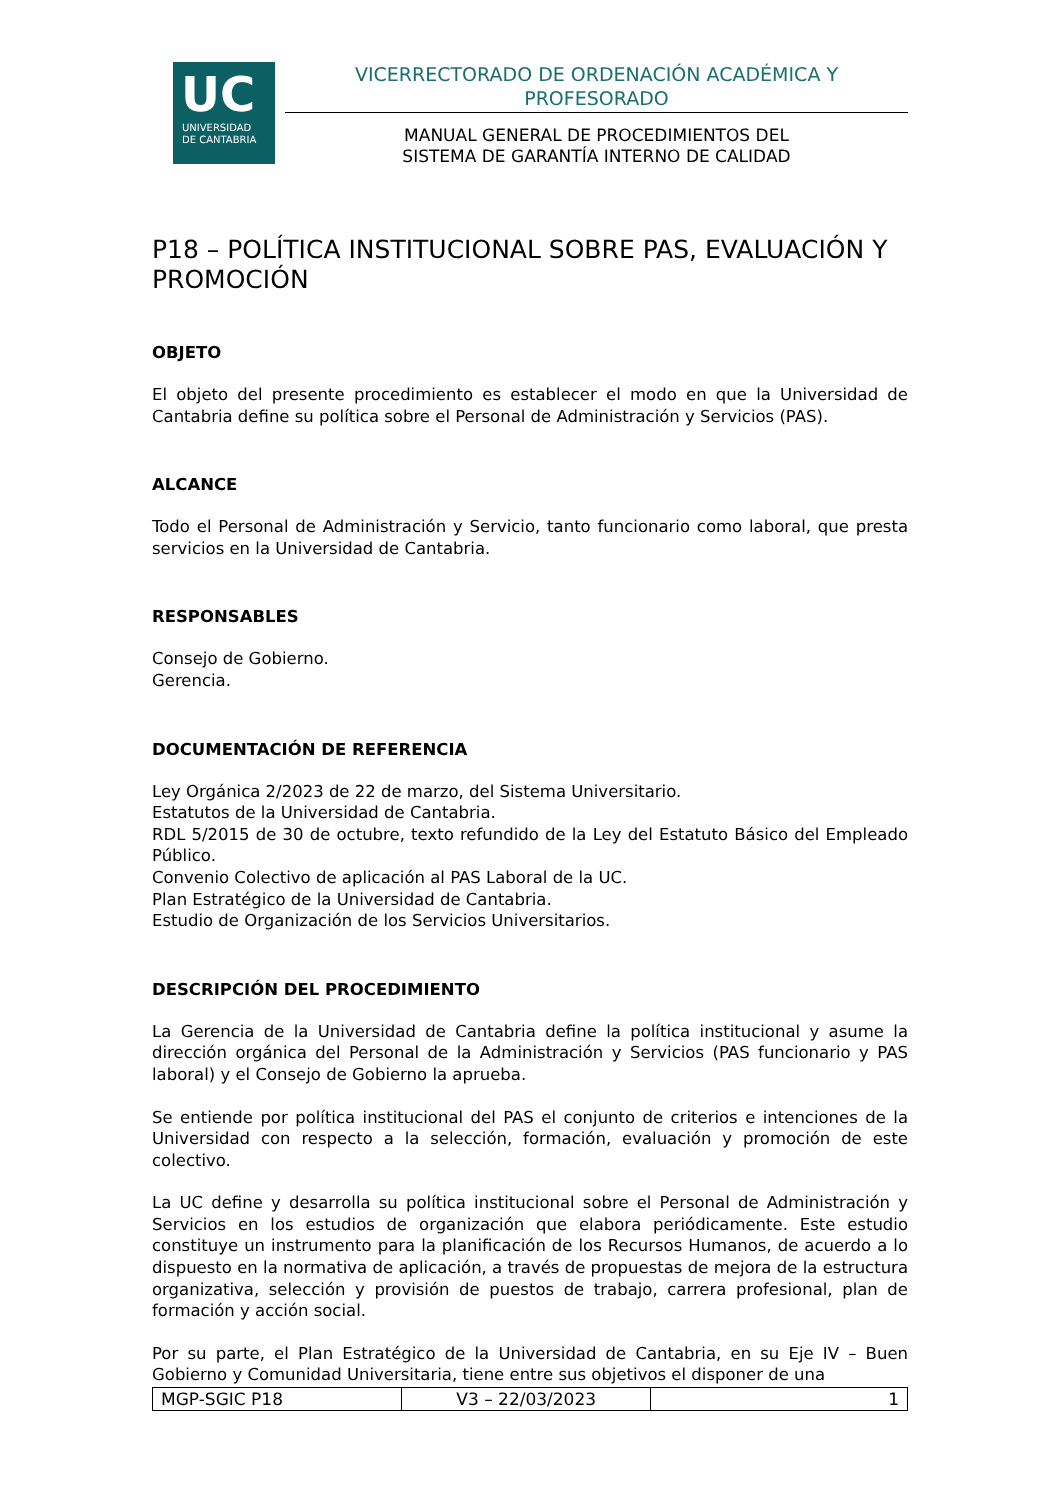UC
UNIVERSIDAD
DE CANTABRIA
VICERRECTORADO DE ORDENACIÓN ACADÉMICA Y PROFESORADO
MANUAL GENERAL DE PROCEDIMIENTOS DEL
SISTEMA DE GARANTÍA INTERNO DE CALIDAD
P18 – POLÍTICA INSTITUCIONAL SOBRE PAS, EVALUACIÓN Y PROMOCIÓN
OBJETO
El objeto del presente procedimiento es establecer el modo en que la Universidad de Cantabria define su política sobre el Personal de Administración y Servicios (PAS).
ALCANCE
Todo el Personal de Administración y Servicio, tanto funcionario como laboral, que presta servicios en la Universidad de Cantabria.
RESPONSABLES
Consejo de Gobierno.
Gerencia.
DOCUMENTACIÓN DE REFERENCIA
Ley Orgánica 2/2023 de 22 de marzo, del Sistema Universitario.
Estatutos de la Universidad de Cantabria.
RDL 5/2015 de 30 de octubre, texto refundido de la Ley del Estatuto Básico del Empleado Público.
Convenio Colectivo de aplicación al PAS Laboral de la UC.
Plan Estratégico de la Universidad de Cantabria.
Estudio de Organización de los Servicios Universitarios.
DESCRIPCIÓN DEL PROCEDIMIENTO
La Gerencia de la Universidad de Cantabria define la política institucional y asume la dirección orgánica del Personal de la Administración y Servicios (PAS funcionario y PAS laboral) y el Consejo de Gobierno la aprueba.
Se entiende por política institucional del PAS el conjunto de criterios e intenciones de la Universidad con respecto a la selección, formación, evaluación y promoción de este colectivo.
La UC define y desarrolla su política institucional sobre el Personal de Administración y Servicios en los estudios de organización que elabora periódicamente. Este estudio constituye un instrumento para la planificación de los Recursos Humanos, de acuerdo a lo dispuesto en la normativa de aplicación, a través de propuestas de mejora de la estructura organizativa, selección y provisión de puestos de trabajo, carrera profesional, plan de formación y acción social.
Por su parte, el Plan Estratégico de la Universidad de Cantabria, en su Eje IV – Buen Gobierno y Comunidad Universitaria, tiene entre sus objetivos el disponer de una
| MGP-SGIC P18 | V3 – 22/03/2023 | 1 |